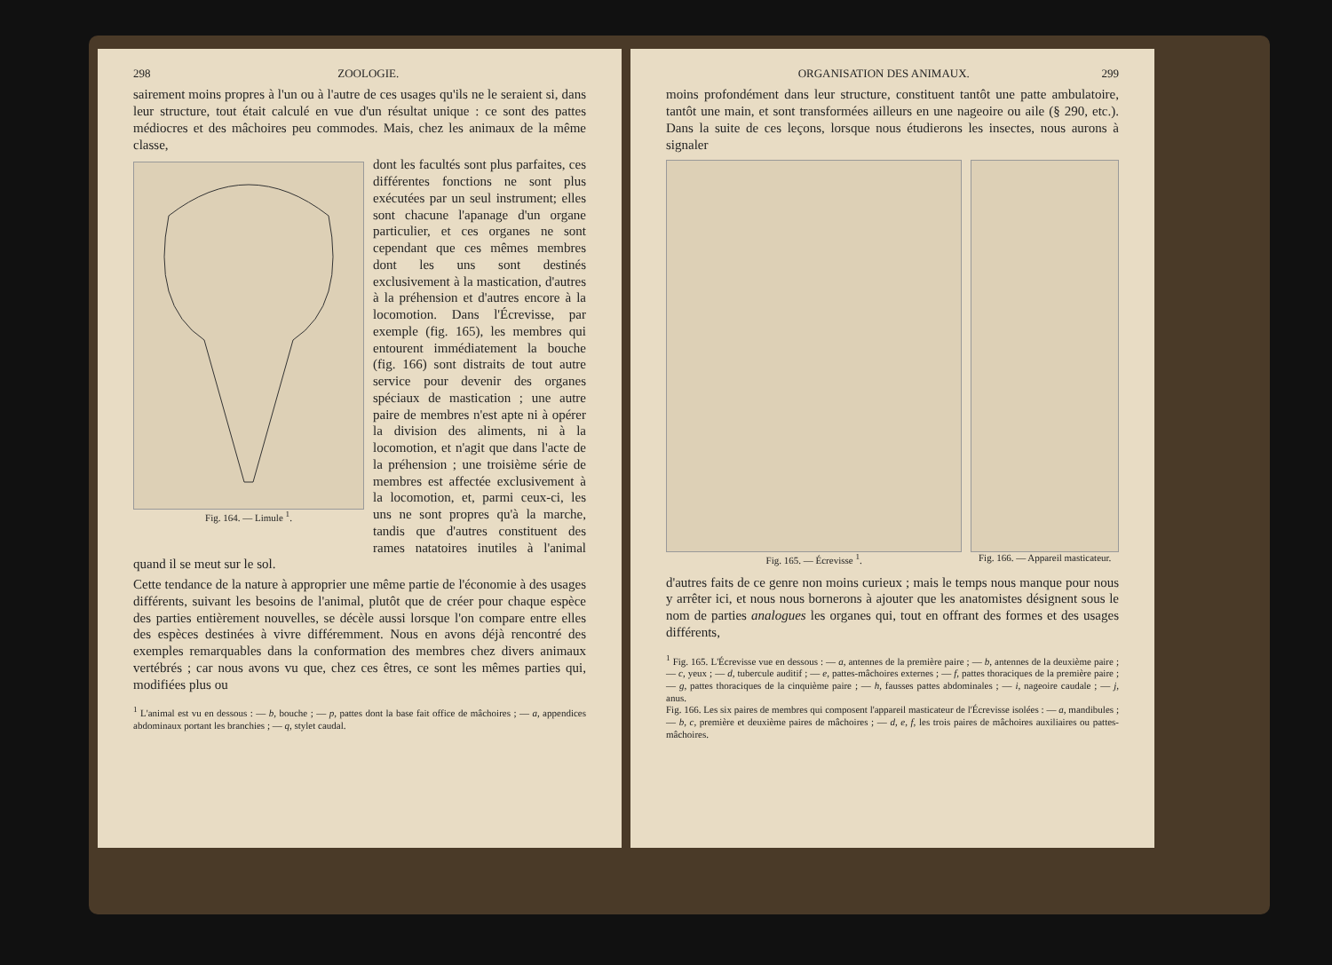298 ZOOLOGIE.
sairement moins propres à l'un ou à l'autre de ces usages qu'ils ne le seraient si, dans leur structure, tout était calculé en vue d'un résultat unique : ce sont des pattes médiocres et des mâchoires peu commodes. Mais, chez les animaux de la même classe,
Fig. 164. — Limule <sup>1</sup>.
dont les facultés sont plus parfaites, ces différentes fonctions ne sont plus exécutées par un seul instrument; elles sont chacune l'apanage d'un organe particulier, et ces organes ne sont cependant que ces mêmes membres dont les uns sont destinés exclusivement à la mastication, d'autres à la préhension et d'autres encore à la locomotion. Dans l'Écrevisse, par exemple (fig. 165), les membres qui entourent immédiatement la bouche (fig. 166) sont distraits de tout autre service pour devenir des organes spéciaux de mastication ; une autre paire de membres n'est apte ni à opérer la division des aliments, ni à la locomotion, et n'agit que dans l'acte de la préhension ; une troisième série de membres est affectée exclusivement à la locomotion, et, parmi ceux-ci, les uns ne sont propres qu'à la marche, tandis que d'autres constituent des rames natatoires inutiles à l'animal quand il se meut sur le sol.
Cette tendance de la nature à approprier une même partie de l'économie à des usages différents, suivant les besoins de l'animal, plutôt que de créer pour chaque espèce des parties entièrement nouvelles, se décèle aussi lorsque l'on compare entre elles des espèces destinées à vivre différemment. Nous en avons déjà rencontré des exemples remarquables dans la conformation des membres chez divers animaux vertébrés ; car nous avons vu que, chez ces êtres, ce sont les mêmes parties qui, modifiées plus ou
<sup>1</sup> L'animal est vu en dessous : — b, bouche ; — p, pattes dont la base fait office de mâchoires ; — a, appendices abdominaux portant les branchies ; — q, stylet caudal.
ORGANISATION DES ANIMAUX. 299
moins profondément dans leur structure, constituent tantôt une patte ambulatoire, tantôt une main, et sont transformées ailleurs en une nageoire ou aile (§ 290, etc.). Dans la suite de ces leçons, lorsque nous étudierons les insectes, nous aurons à signaler
Fig. 165. — Écrevisse <sup>1</sup>. Fig. 166. — Appareil masticateur.
d'autres faits de ce genre non moins curieux ; mais le temps nous manque pour nous y arrêter ici, et nous nous bornerons à ajouter que les anatomistes désignent sous le nom de parties analogues les organes qui, tout en offrant des formes et des usages différents,
<sup>1</sup> Fig. 165. L'Écrevisse vue en dessous : — a, antennes de la première paire ; — b, antennes de la deuxième paire ; — c, yeux ; — d, tubercule auditif ; — e, pattes-mâchoires externes ; — f, pattes thoraciques de la première paire ; — g, pattes thoraciques de la cinquième paire ; — h, fausses pattes abdominales ; — i, nageoire caudale ; — j, anus.
Fig. 166. Les six paires de membres qui composent l'appareil masticateur de l'Écrevisse isolées : — a, mandibules ; — b, c, première et deuxième paires de mâchoires ; — d, e, f, les trois paires de mâchoires auxiliaires ou pattes-mâchoires.